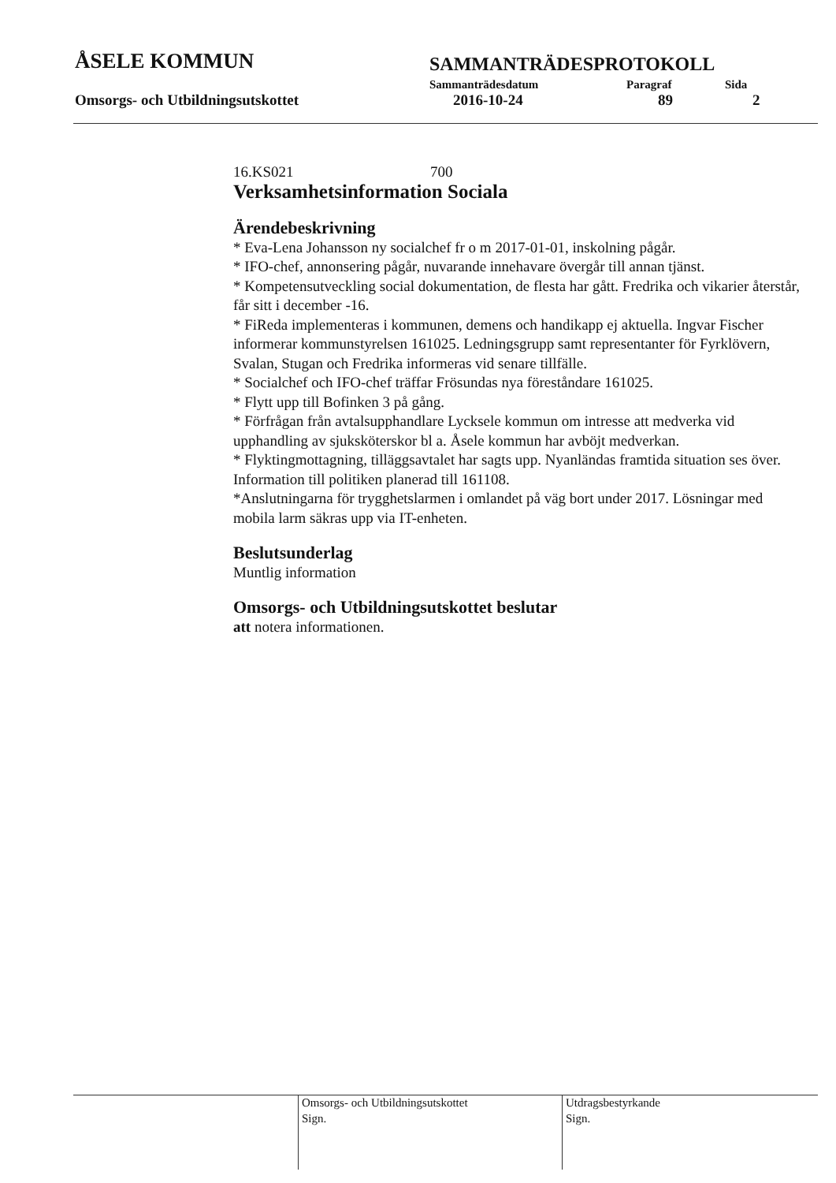ÅSELE KOMMUN
SAMMANTRÄDESPROTOKOLL
Sammanträdesdatum Paragraf Sida
Omsorgs- och Utbildningsutskottet 2016-10-24 89 2
16.KS021 700
Verksamhetsinformation Sociala
Ärendebeskrivning
* Eva-Lena Johansson ny socialchef fr o m 2017-01-01, inskolning pågår.
* IFO-chef, annonsering pågår, nuvarande innehavare övergår till annan tjänst.
* Kompetensutveckling social dokumentation, de flesta har gått. Fredrika och vikarier återstår, får sitt i december -16.
* FiReda implementeras i kommunen, demens och handikapp ej aktuella. Ingvar Fischer informerar kommunstyrelsen 161025. Ledningsgrupp samt representanter för Fyrklövern, Svalan, Stugan och Fredrika informeras vid senare tillfälle.
* Socialchef och IFO-chef träffar Frösundas nya föreståndare 161025.
* Flytt upp till Bofinken 3 på gång.
* Förfrågan från avtalsupphandlare Lycksele kommun om intresse att medverka vid upphandling av sjuksköterskor bl a. Åsele kommun har avböjt medverkan.
* Flyktingmottagning, tilläggsavtalet har sagts upp. Nyanländas framtida situation ses över. Information till politiken planerad till 161108.
*Anslutningarna för trygghetslarmen i omlandet på väg bort under 2017. Lösningar med mobila larm säkras upp via IT-enheten.
Beslutsunderlag
Muntlig information
Omsorgs- och Utbildningsutskottet beslutar
att notera informationen.
Omsorgs- och Utbildningsutskottet
Sign.
Utdragsbestyrkande
Sign.